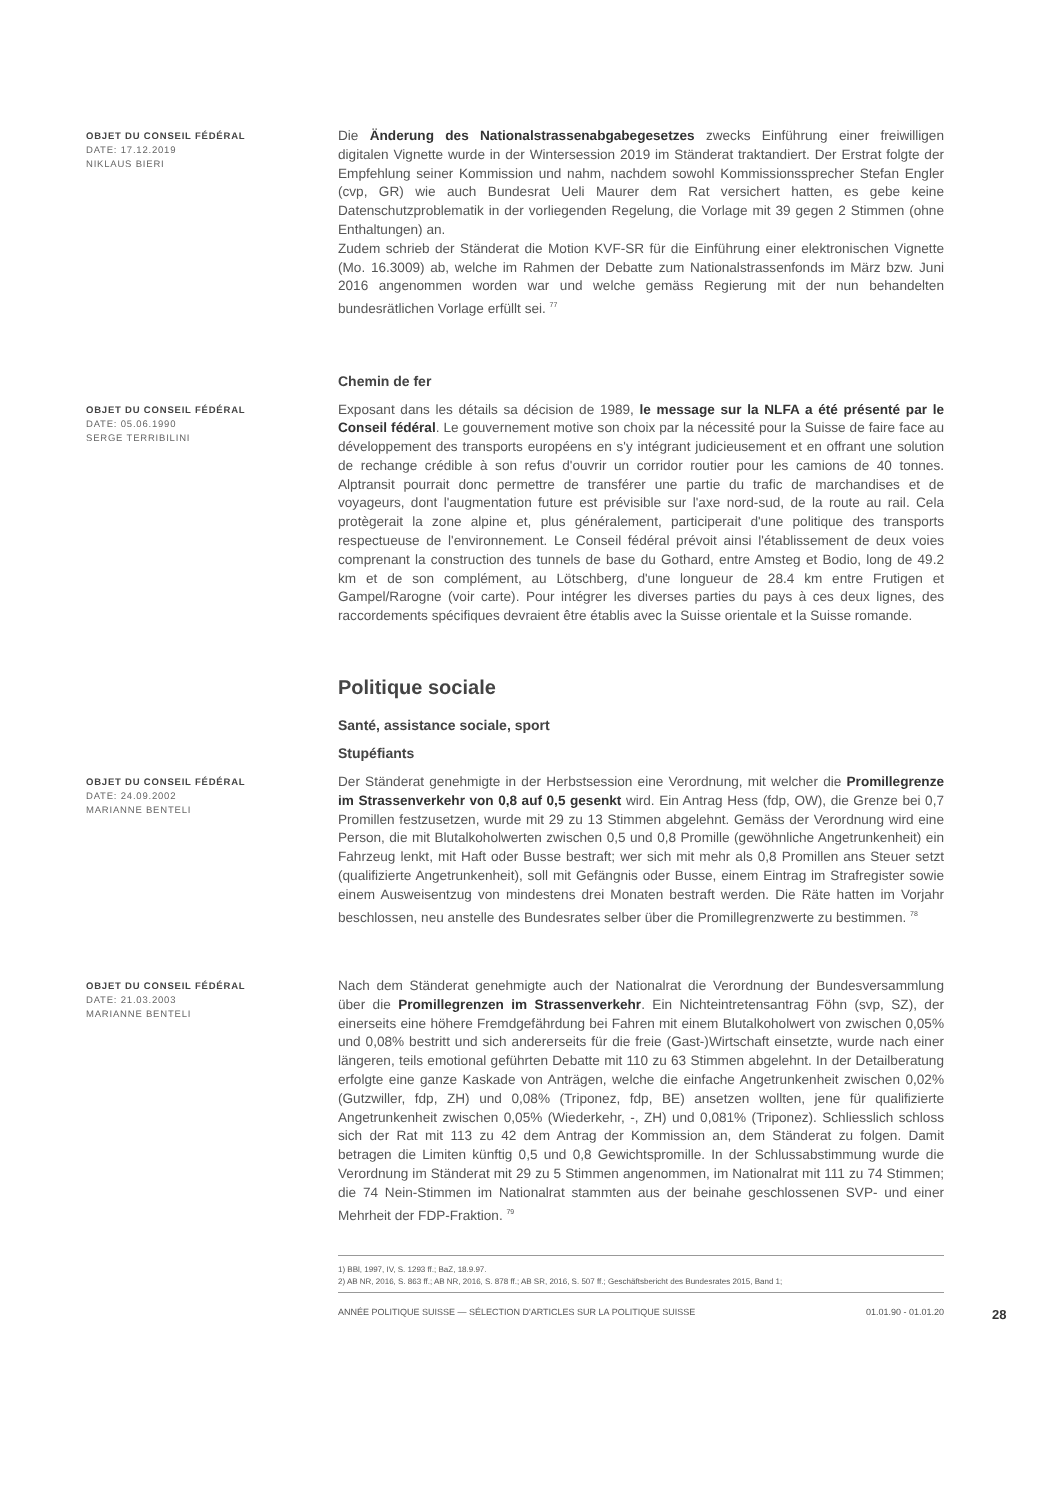OBJET DU CONSEIL FÉDÉRAL
DATE: 17.12.2019
NIKLAUS BIERI
Die Änderung des Nationalstrassenabgabegesetzes zwecks Einführung einer freiwilligen digitalen Vignette wurde in der Wintersession 2019 im Ständerat traktandiert. Der Erstrat folgte der Empfehlung seiner Kommission und nahm, nachdem sowohl Kommissionssprecher Stefan Engler (cvp, GR) wie auch Bundesrat Ueli Maurer dem Rat versichert hatten, es gebe keine Datenschutzproblematik in der vorliegenden Regelung, die Vorlage mit 39 gegen 2 Stimmen (ohne Enthaltungen) an.
Zudem schrieb der Ständerat die Motion KVF-SR für die Einführung einer elektronischen Vignette (Mo. 16.3009) ab, welche im Rahmen der Debatte zum Nationalstrassenfonds im März bzw. Juni 2016 angenommen worden war und welche gemäss Regierung mit der nun behandelten bundesrätlichen Vorlage erfüllt sei. <sup>77</sup>
Chemin de fer
OBJET DU CONSEIL FÉDÉRAL
DATE: 05.06.1990
SERGE TERRIBILINI
Exposant dans les détails sa décision de 1989, le message sur la NLFA a été présenté par le Conseil fédéral. Le gouvernement motive son choix par la nécessité pour la Suisse de faire face au développement des transports européens en s'y intégrant judicieusement et en offrant une solution de rechange crédible à son refus d'ouvrir un corridor routier pour les camions de 40 tonnes. Alptransit pourrait donc permettre de transférer une partie du trafic de marchandises et de voyageurs, dont l'augmentation future est prévisible sur l'axe nord-sud, de la route au rail. Cela protègerait la zone alpine et, plus généralement, participerait d'une politique des transports respectueuse de l'environnement. Le Conseil fédéral prévoit ainsi l'établissement de deux voies comprenant la construction des tunnels de base du Gothard, entre Amsteg et Bodio, long de 49.2 km et de son complément, au Lötschberg, d'une longueur de 28.4 km entre Frutigen et Gampel/Rarogne (voir carte). Pour intégrer les diverses parties du pays à ces deux lignes, des raccordements spécifiques devraient être établis avec la Suisse orientale et la Suisse romande.
Politique sociale
Santé, assistance sociale, sport
Stupéfiants
OBJET DU CONSEIL FÉDÉRAL
DATE: 24.09.2002
MARIANNE BENTELI
Der Ständerat genehmigte in der Herbstsession eine Verordnung, mit welcher die Promillegrenze im Strassenverkehr von 0,8 auf 0,5 gesenkt wird. Ein Antrag Hess (fdp, OW), die Grenze bei 0,7 Promillen festzusetzen, wurde mit 29 zu 13 Stimmen abgelehnt. Gemäss der Verordnung wird eine Person, die mit Blutalkoholwerten zwischen 0,5 und 0,8 Promille (gewöhnliche Angetrunkenheit) ein Fahrzeug lenkt, mit Haft oder Busse bestraft; wer sich mit mehr als 0,8 Promillen ans Steuer setzt (qualifizierte Angetrunkenheit), soll mit Gefängnis oder Busse, einem Eintrag im Strafregister sowie einem Ausweisentzug von mindestens drei Monaten bestraft werden. Die Räte hatten im Vorjahr beschlossen, neu anstelle des Bundesrates selber über die Promillegrenzwerte zu bestimmen. <sup>78</sup>
OBJET DU CONSEIL FÉDÉRAL
DATE: 21.03.2003
MARIANNE BENTELI
Nach dem Ständerat genehmigte auch der Nationalrat die Verordnung der Bundesversammlung über die Promillegrenzen im Strassenverkehr. Ein Nichteintretensantrag Föhn (svp, SZ), der einerseits eine höhere Fremdgefährdung bei Fahren mit einem Blutalkoholwert von zwischen 0,05% und 0,08% bestritt und sich andererseits für die freie (Gast-)Wirtschaft einsetzte, wurde nach einer längeren, teils emotional geführten Debatte mit 110 zu 63 Stimmen abgelehnt. In der Detailberatung erfolgte eine ganze Kaskade von Anträgen, welche die einfache Angetrunkenheit zwischen 0,02% (Gutzwiller, fdp, ZH) und 0,08% (Triponez, fdp, BE) ansetzen wollten, jene für qualifizierte Angetrunkenheit zwischen 0,05% (Wiederkehr, -, ZH) und 0,081% (Triponez). Schliesslich schloss sich der Rat mit 113 zu 42 dem Antrag der Kommission an, dem Ständerat zu folgen. Damit betragen die Limiten künftig 0,5 und 0,8 Gewichtspromille. In der Schlussabstimmung wurde die Verordnung im Ständerat mit 29 zu 5 Stimmen angenommen, im Nationalrat mit 111 zu 74 Stimmen; die 74 Nein-Stimmen im Nationalrat stammten aus der beinahe geschlossenen SVP- und einer Mehrheit der FDP-Fraktion. <sup>79</sup>
1) BBl, 1997, IV, S. 1293 ff.; BaZ, 18.9.97.
2) AB NR, 2016, S. 863 ff.; AB NR, 2016, S. 878 ff.; AB SR, 2016, S. 507 ff.; Geschäftsbericht des Bundesrates 2015, Band 1;
ANNÉE POLITIQUE SUISSE — SÉLECTION D'ARTICLES SUR LA POLITIQUE SUISSE 01.01.90 - 01.01.20 28